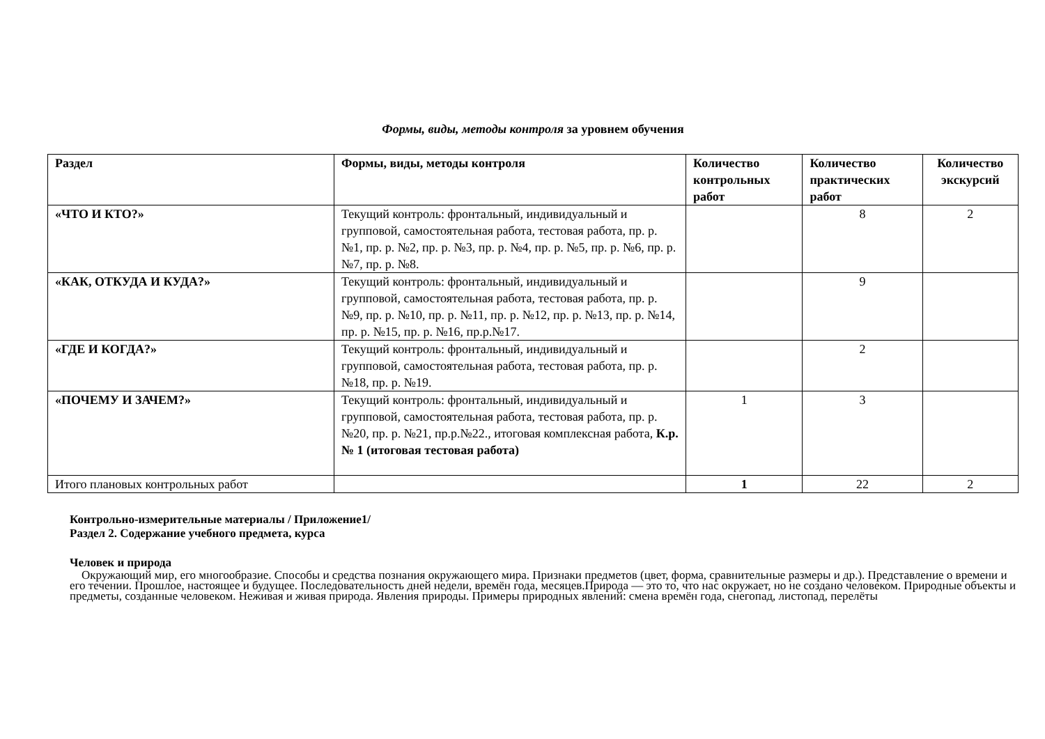Формы, виды, методы контроля за уровнем обучения
| Раздел | Формы, виды, методы контроля | Количество контрольных работ | Количество практических работ | Количество экскурсий |
| --- | --- | --- | --- | --- |
| «ЧТО И КТО?» | Текущий контроль: фронтальный, индивидуальный и групповой, самостоятельная работа, тестовая работа, пр. р. №1, пр. р. №2, пр. р. №3, пр. р. №4, пр. р. №5, пр. р. №6, пр. р. №7, пр. р. №8. | | 8 | 2 |
| «КАК, ОТКУДА И КУДА?» | Текущий контроль: фронтальный, индивидуальный и групповой, самостоятельная работа, тестовая работа, пр. р. №9, пр. р. №10, пр. р. №11, пр. р. №12, пр. р. №13, пр. р. №14, пр. р. №15, пр. р. №16, пр.р.№17. | | 9 | |
| «ГДЕ И КОГДА?» | Текущий контроль: фронтальный, индивидуальный и групповой, самостоятельная работа, тестовая работа, пр. р. №18, пр. р. №19. | | 2 | |
| «ПОЧЕМУ И ЗАЧЕМ?» | Текущий контроль: фронтальный, индивидуальный и групповой, самостоятельная работа, тестовая работа, пр. р. №20, пр. р. №21, пр.р.№22., итоговая комплексная работа, К.р. № 1 (итоговая тестовая работа) | 1 | 3 | |
| Итого плановых контрольных работ | | 1 | 22 | 2 |
Контрольно-измерительные материалы / Приложение1/
Раздел 2. Содержание учебного предмета, курса
Человек и природа
Окружающий мир, его многообразие. Способы и средства познания окружающего мира. Признаки предметов (цвет, форма, сравнительные размеры и др.). Представление о времени и его течении. Прошлое, настоящее и будущее. Последовательность дней недели, времён года, месяцев.Природа — это то, что нас окружает, но не создано человеком. Природные объекты и предметы, созданные человеком. Неживая и живая природа. Явления природы. Примеры природных явлений: смена времён года, снегопад, листопад, перелёты